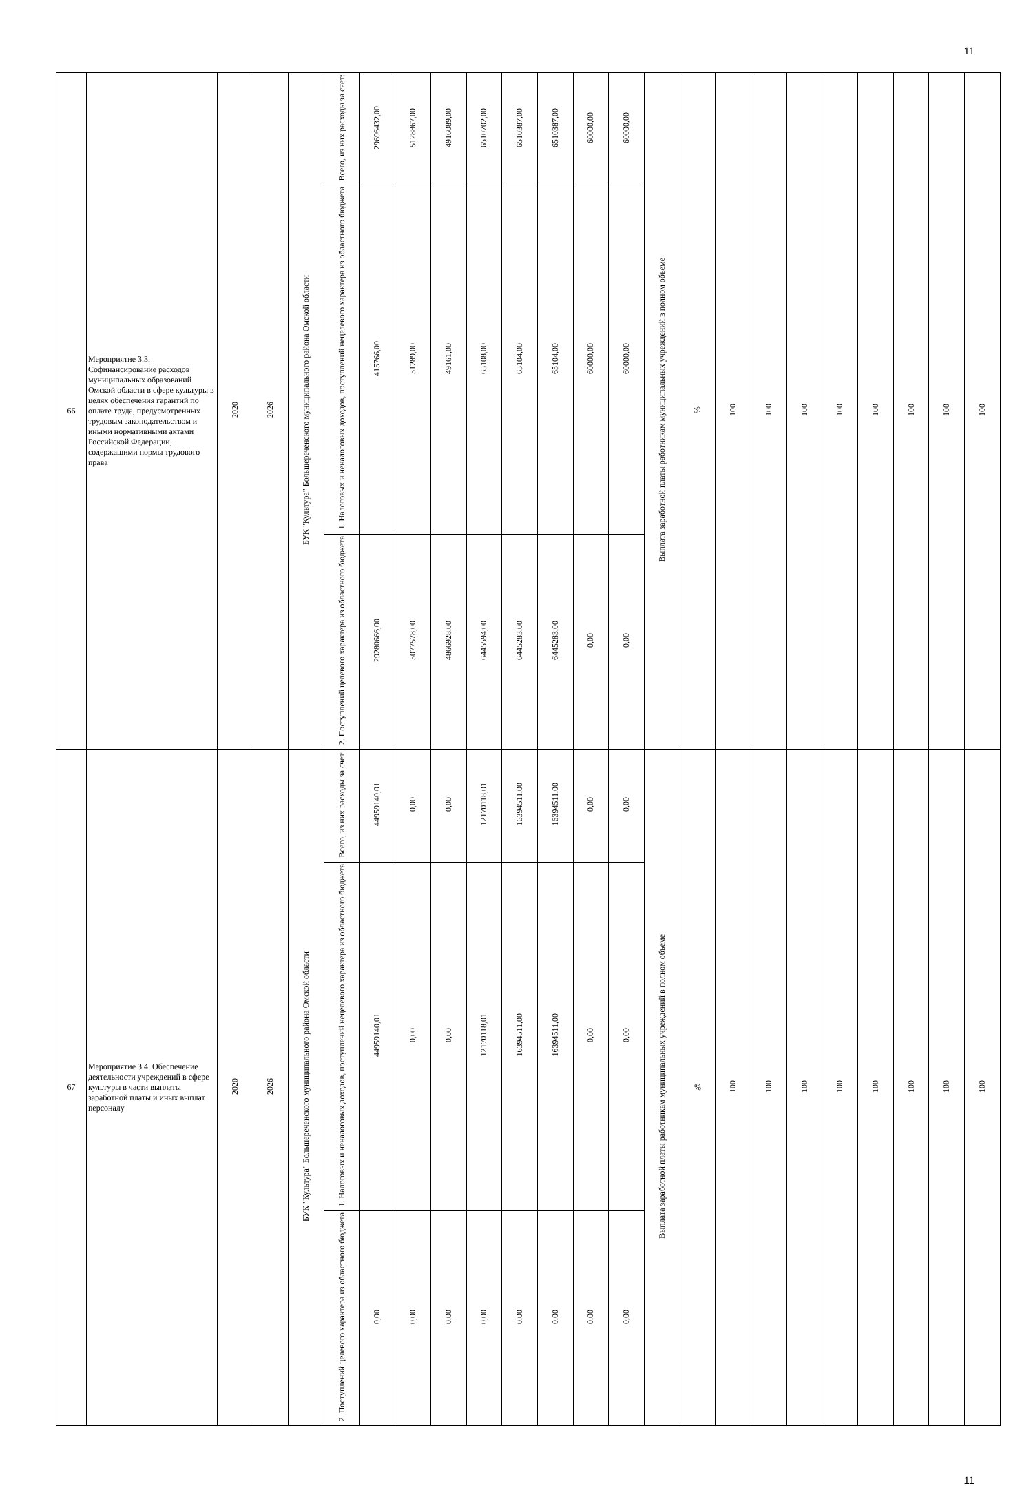11
| 66 | Мероприятие 3.3. Софинансирование расходов муниципальных образований Омской области в сфере культуры в целях обеспечения гарантий по оплате труда, предусмотренных трудовым законодательством и иными нормативными актами Российской Федерации, содержащими нормы трудового права | 2020 | 2026 | БУК "Культура" Большереченского муниципального района Омской области | Всего, из них расходы за счет: | 29696432,00 | 5128867,00 | 4916089,00 | 6510702,00 | 6510387,00 | 6510387,00 | 60000,00 | 60000,00 | Выплата заработной платы работникам муниципальных учреждений в полном объеме | % | 100 | 100 | 100 | 100 | 100 | 100 | 100 | 100 |
| | | | | | 1. Налоговых и неналоговых доходов, поступлений нецелевого характера из областного бюджета | 415766,00 | 51289,00 | 49161,00 | 65108,00 | 65104,00 | 65104,00 | 60000,00 | 60000,00 | | | | | | | | | | |
| | | | | | 2. Поступлений целевого характера из областного бюджета | 29280666,00 | 5077578,00 | 4866928,00 | 6445594,00 | 6445283,00 | 6445283,00 | 0,00 | 0,00 | | | | | | | | | | |
| 67 | Мероприятие 3.4. Обеспечение деятельности учреждений в сфере культуры в части выплаты заработной платы и иных выплат персоналу | 2020 | 2026 | БУК "Культура" Большереченского муниципального района Омской области | Всего, из них расходы за счет: | 44959140,01 | 0,00 | 0,00 | 12170118,01 | 16394511,00 | 16394511,00 | 0,00 | 0,00 | Выплата заработной платы работникам муниципальных учреждений в полном объеме | % | 100 | 100 | 100 | 100 | 100 | 100 | 100 | 100 |
| | | | | | 1. Налоговых и неналоговых доходов, поступлений нецелевого характера из областного бюджета | 44959140,01 | 0,00 | 0,00 | 12170118,01 | 16394511,00 | 16394511,00 | 0,00 | 0,00 | | | | | | | | | | |
| | | | | | 2. Поступлений целевого характера из областного бюджета | 0,00 | 0,00 | 0,00 | 0,00 | 0,00 | 0,00 | 0,00 | 0,00 | | | | | | | | | | |
11